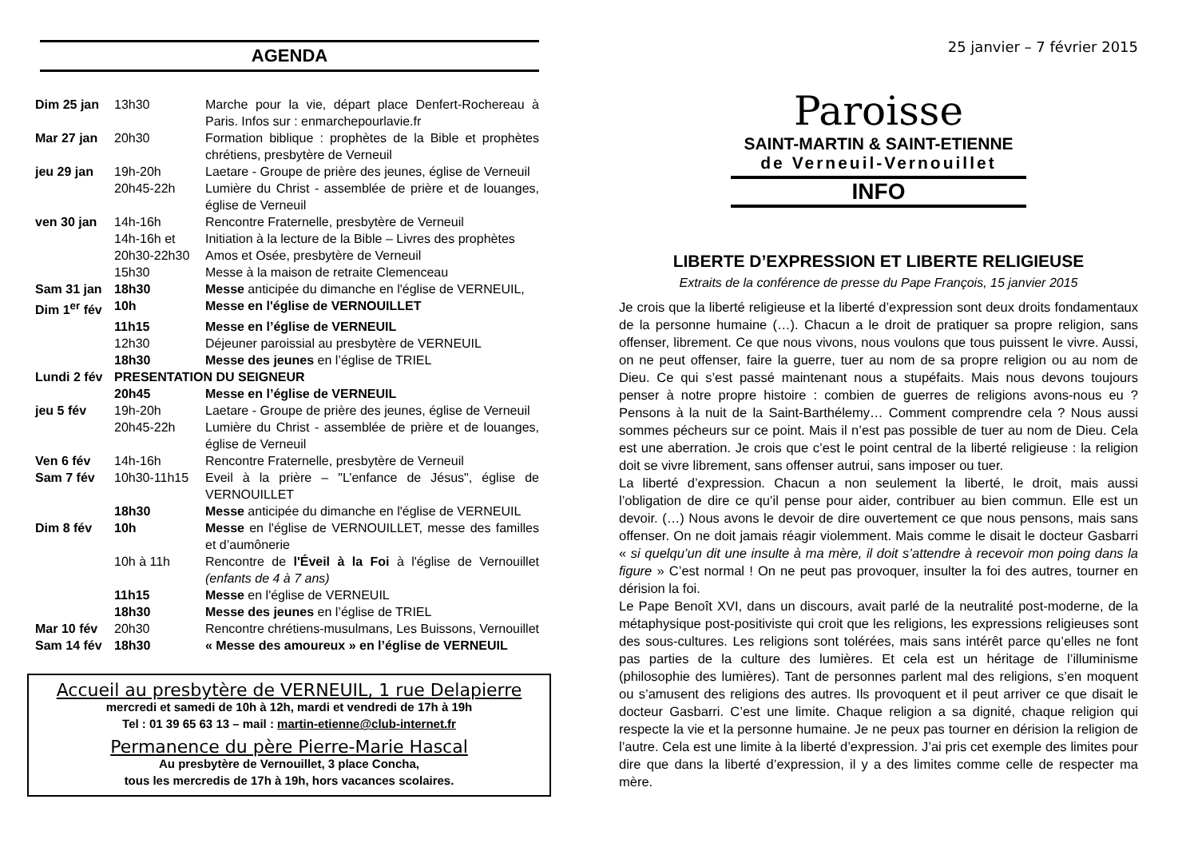AGENDA
| Dim 25 jan | 13h30 | Marche pour la vie, départ place Denfert-Rochereau à Paris. Infos sur : enmarchepourlavie.fr |
| Mar 27 jan | 20h30 | Formation biblique : prophètes de la Bible et prophètes chrétiens, presbytère de Verneuil |
| jeu 29 jan | 19h-20h | Laetare - Groupe de prière des jeunes, église de Verneuil |
| | 20h45-22h | Lumière du Christ - assemblée de prière et de louanges, église de Verneuil |
| ven 30 jan | 14h-16h | Rencontre Fraternelle, presbytère de Verneuil |
| | 14h-16h et 20h30-22h30 | Initiation à la lecture de la Bible – Livres des prophètes Amos et Osée, presbytère de Verneuil |
| | 15h30 | Messe à la maison de retraite Clemenceau |
| Sam 31 jan | 18h30 | Messe anticipée du dimanche en l'église de VERNEUIL, |
| Dim 1<sup>er</sup> fév | 10h | Messe en l'église de VERNOUILLET |
| | 11h15 | Messe en l’église de VERNEUIL |
| | 12h30 | Déjeuner paroissial au presbytère de VERNEUIL |
| | 18h30 | Messe des jeunes en l’église de TRIEL |
| Lundi 2 fév | PRESENTATION DU SEIGNEUR | |
| | 20h45 | Messe en l’église de VERNEUIL |
| jeu 5 fév | 19h-20h | Laetare - Groupe de prière des jeunes, église de Verneuil |
| | 20h45-22h | Lumière du Christ - assemblée de prière et de louanges, église de Verneuil |
| Ven 6 fév | 14h-16h | Rencontre Fraternelle, presbytère de Verneuil |
| Sam 7 fév | 10h30-11h15 | Eveil à la prière – "L’enfance de Jésus", église de VERNOUILLET |
| | 18h30 | Messe anticipée du dimanche en l'église de VERNEUIL |
| Dim 8 fév | 10h | Messe en l'église de VERNOUILLET, messe des familles et d’aumônerie |
| | 10h à 11h | Rencontre de l'Éveil à la Foi à l'église de Vernouillet (enfants de 4 à 7 ans) |
| | 11h15 | Messe en l'église de VERNEUIL |
| | 18h30 | Messe des jeunes en l’église de TRIEL |
| Mar 10 fév | 20h30 | Rencontre chrétiens-musulmans, Les Buissons, Vernouillet |
| Sam 14 fév | 18h30 | « Messe des amoureux » en l’église de VERNEUIL |
Accueil au presbytère de VERNEUIL, 1 rue Delapierre
mercredi et samedi de 10h à 12h, mardi et vendredi de 17h à 19h
Tel : 01 39 65 63 13 – mail : martin-etienne@club-internet.fr
Permanence du père Pierre-Marie Hascal
Au presbytère de Vernouillet, 3 place Concha,
tous les mercredis de 17h à 19h, hors vacances scolaires.
25 janvier – 7 février 2015
Paroisse
SAINT-MARTIN & SAINT-ETIENNE
de Verneuil-Vernouillet
INFO
LIBERTE D’EXPRESSION ET LIBERTE RELIGIEUSE
Extraits de la conférence de presse du Pape François, 15 janvier 2015
Je crois que la liberté religieuse et la liberté d’expression sont deux droits fondamentaux de la personne humaine (…). Chacun a le droit de pratiquer sa propre religion, sans offenser, librement. Ce que nous vivons, nous voulons que tous puissent le vivre. Aussi, on ne peut offenser, faire la guerre, tuer au nom de sa propre religion ou au nom de Dieu. Ce qui s’est passé maintenant nous a stupéfaits. Mais nous devons toujours penser à notre propre histoire : combien de guerres de religions avons-nous eu ? Pensons à la nuit de la Saint-Barthélemy… Comment comprendre cela ? Nous aussi sommes pécheurs sur ce point. Mais il n’est pas possible de tuer au nom de Dieu. Cela est une aberration. Je crois que c’est le point central de la liberté religieuse : la religion doit se vivre librement, sans offenser autrui, sans imposer ou tuer.
La liberté d’expression. Chacun a non seulement la liberté, le droit, mais aussi l’obligation de dire ce qu’il pense pour aider, contribuer au bien commun. Elle est un devoir. (…) Nous avons le devoir de dire ouvertement ce que nous pensons, mais sans offenser. On ne doit jamais réagir violemment. Mais comme le disait le docteur Gasbarri « si quelqu’un dit une insulte à ma mère, il doit s’attendre à recevoir mon poing dans la figure » C’est normal ! On ne peut pas provoquer, insulter la foi des autres, tourner en dérision la foi.
Le Pape Benoît XVI, dans un discours, avait parlé de la neutralité post-moderne, de la métaphysique post-positiviste qui croit que les religions, les expressions religieuses sont des sous-cultures. Les religions sont tolérées, mais sans intérêt parce qu’elles ne font pas parties de la culture des lumières. Et cela est un héritage de l’illuminisme (philosophie des lumières). Tant de personnes parlent mal des religions, s’en moquent ou s’amusent des religions des autres. Ils provoquent et il peut arriver ce que disait le docteur Gasbarri. C’est une limite. Chaque religion a sa dignité, chaque religion qui respecte la vie et la personne humaine. Je ne peux pas tourner en dérision la religion de l’autre. Cela est une limite à la liberté d’expression. J’ai pris cet exemple des limites pour dire que dans la liberté d’expression, il y a des limites comme celle de respecter ma mère.